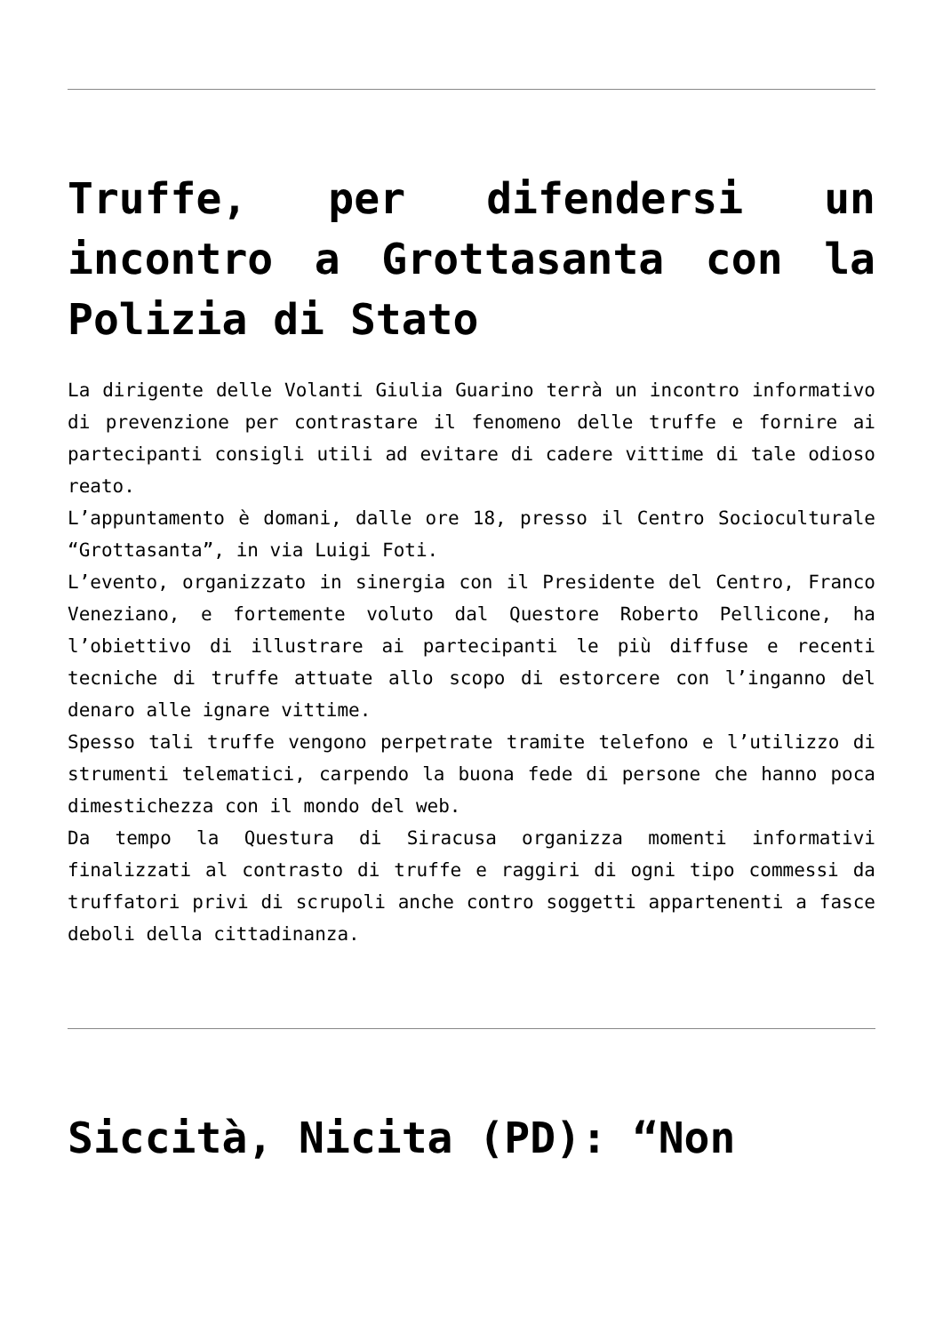Truffe, per difendersi un incontro a Grottasanta con la Polizia di Stato
La dirigente delle Volanti Giulia Guarino terrà un incontro informativo di prevenzione per contrastare il fenomeno delle truffe e fornire ai partecipanti consigli utili ad evitare di cadere vittime di tale odioso reato.
L’appuntamento è domani, dalle ore 18, presso il Centro Socioculturale “Grottasanta”, in via Luigi Foti.
L’evento, organizzato in sinergia con il Presidente del Centro, Franco Veneziano, e fortemente voluto dal Questore Roberto Pellicone, ha l’obiettivo di illustrare ai partecipanti le più diffuse e recenti tecniche di truffe attuate allo scopo di estorcere con l’inganno del denaro alle ignare vittime.
Spesso tali truffe vengono perpetrate tramite telefono e l’utilizzo di strumenti telematici, carpendo la buona fede di persone che hanno poca dimestichezza con il mondo del web.
Da tempo la Questura di Siracusa organizza momenti informativi finalizzati al contrasto di truffe e raggiri di ogni tipo commessi da truffatori privi di scrupoli anche contro soggetti appartenenti a fasce deboli della cittadinanza.
Siccità, Nicita (PD): “Non